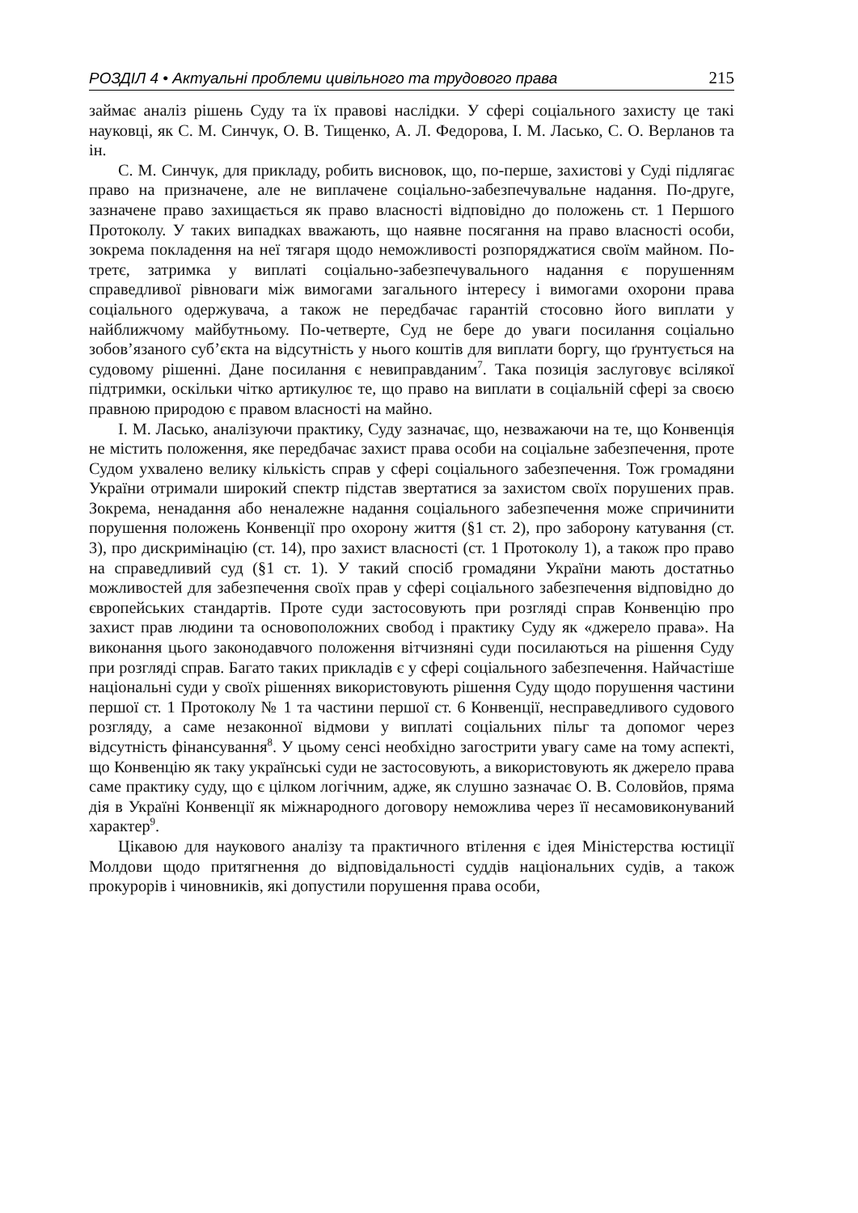РОЗДІЛ 4 • Актуальні проблеми цивільного та трудового права 215
займає аналіз рішень Суду та їх правові наслідки. У сфері соціального захисту це такі науковці, як С. М. Синчук, О. В. Тищенко, А. Л. Федорова, І. М. Ласько, С. О. Верланов та ін.
С. М. Синчук, для прикладу, робить висновок, що, по-перше, захистові у Суді підлягає право на призначене, але не виплачене соціально-забезпечувальне надання. По-друге, зазначене право захищається як право власності відповідно до положень ст. 1 Першого Протоколу. У таких випадках вважають, що наявне посягання на право власності особи, зокрема покладення на неї тягаря щодо неможливості розпоряджатися своїм майном. По-третє, затримка у виплаті соціально-забезпечувального надання є порушенням справедливої рівноваги між вимогами загального інтересу і вимогами охорони права соціального одержувача, а також не передбачає гарантій стосовно його виплати у найближчому майбутньому. По-четверте, Суд не бере до уваги посилання соціально зобов’язаного суб’єкта на відсутність у нього коштів для виплати боргу, що ґрунтується на судовому рішенні. Дане посилання є невиправданим<sup>7</sup>. Така позиція заслуговує всілякої підтримки, оскільки чітко артикулює те, що право на виплати в соціальній сфері за своєю правною природою є правом власності на майно.
І. М. Ласько, аналізуючи практику, Суду зазначає, що, незважаючи на те, що Конвенція не містить положення, яке передбачає захист права особи на соціальне забезпечення, проте Судом ухвалено велику кількість справ у сфері соціального забезпечення. Тож громадяни України отримали широкий спектр підстав звертатися за захистом своїх порушених прав. Зокрема, ненадання або неналежне надання соціального забезпечення може спричинити порушення положень Конвенції про охорону життя (§1 ст. 2), про заборону катування (ст. 3), про дискримінацію (ст. 14), про захист власності (ст. 1 Протоколу 1), а також про право на справедливий суд (§1 ст. 1). У такий спосіб громадяни України мають достатньо можливостей для забезпечення своїх прав у сфері соціального забезпечення відповідно до європейських стандартів. Проте суди застосовують при розгляді справ Конвенцію про захист прав людини та основоположних свобод і практику Суду як «джерело права». На виконання цього законодавчого положення вітчизняні суди посилаються на рішення Суду при розгляді справ. Багато таких прикладів є у сфері соціального забезпечення. Найчастіше національні суди у своїх рішеннях використовують рішення Суду щодо порушення частини першої ст. 1 Протоколу № 1 та частини першої ст. 6 Конвенції, несправедливого судового розгляду, а саме незаконної відмови у виплаті соціальних пільг та допомог через відсутність фінансування<sup>8</sup>. У цьому сенсі необхідно загострити увагу саме на тому аспекті, що Конвенцію як таку українські суди не застосовують, а використовують як джерело права саме практику суду, що є цілком логічним, адже, як слушно зазначає О. В. Соловйов, пряма дія в Україні Конвенції як міжнародного договору неможлива через її несамовиконуваний характер<sup>9</sup>.
Цікавою для наукового аналізу та практичного втілення є ідея Міністерства юстиції Молдови щодо притягнення до відповідальності суддів національних судів, а також прокурорів і чиновників, які допустили порушення права особи,